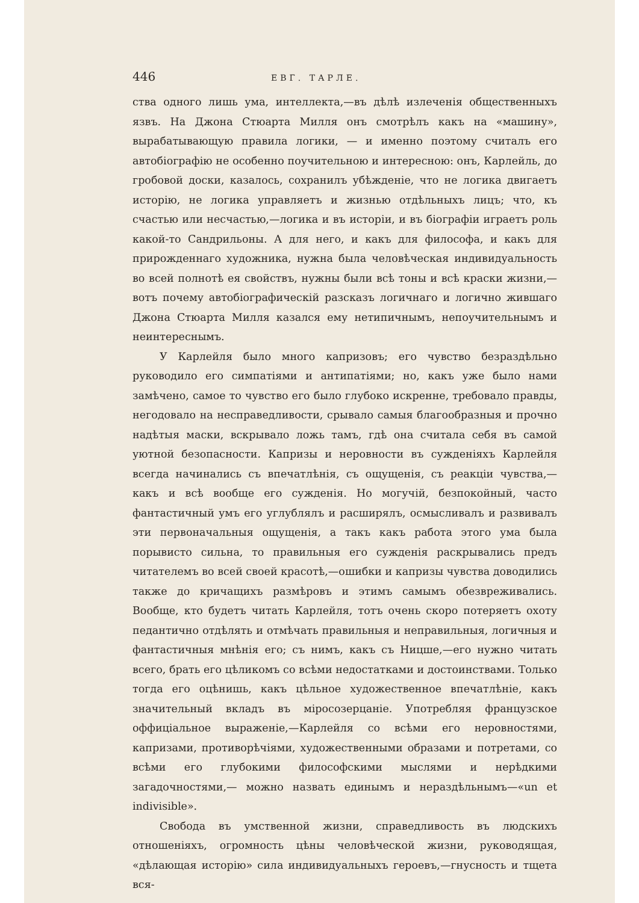446 ЕВГ. ТАРЛЕ.
ства одного лишь ума, интеллекта,—въ дѣлѣ излеченія общественныхъ язвъ. На Джона Стюарта Милля онъ смотрѣлъ какъ на «машину», вырабатывающую правила логики, — и именно поэтому считалъ его автобіографію не особенно поучительною и интересною: онъ, Карлейль, до гробовой доски, казалось, сохранилъ убѣжденіе, что не логика двигаетъ исторію, не логика управляетъ и жизнью отдѣльныхъ лицъ; что, къ счастью или несчастью,—логика и въ исторіи, и въ біографіи играетъ роль какой-то Сандрильоны. А для него, и какъ для философа, и какъ для прирожденнаго художника, нужна была человѣческая индивидуальность во всей полнотѣ ея свойствъ, нужны были всѣ тоны и всѣ краски жизни,—вотъ почему автобіографическій разсказъ логичнаго и логично жившаго Джона Стюарта Милля казался ему нетипичнымъ, непоучительнымъ и неинтереснымъ.
У Карлейля было много капризовъ; его чувство безраздѣльно руководило его симпатіями и антипатіями; но, какъ уже было нами замѣчено, самое то чувство его было глубоко искренне, требовало правды, негодовало на несправедливости, срывало самыя благообразныя и прочно надѣтыя маски, вскрывало ложь тамъ, гдѣ она считала себя въ самой уютной безопасности. Капризы и неровности въ сужденіяхъ Карлейля всегда начинались съ впечатлѣнія, съ ощущенія, съ реакціи чувства,— какъ и всѣ вообще его сужденія. Но могучій, безпокойный, часто фантастичный умъ его углублялъ и расширялъ, осмысливалъ и развивалъ эти первоначальныя ощущенія, а такъ какъ работа этого ума была порывисто сильна, то правильныя его сужденія раскрывались предъ читателемъ во всей своей красотѣ,—ошибки и капризы чувства доводились также до кричащихъ размѣровъ и этимъ самымъ обезвреживались. Вообще, кто будетъ читать Карлейля, тотъ очень скоро потеряетъ охоту педантично отдѣлять и отмѣчать правильныя и неправильныя, логичныя и фантастичныя мнѣнія его; съ нимъ, какъ съ Ницше,—его нужно читать всего, брать его цѣликомъ со всѣми недостатками и достоинствами. Только тогда его оцѣнишь, какъ цѣльное художественное впечатлѣніе, какъ значительный вкладъ въ міросозерцаніе. Употребляя французское оффиціальное выраженіе,—Карлейля со всѣми его неровностями, капризами, противорѣчіями, художественными образами и потретами, со всѣми его глубокими философскими мыслями и нерѣдкими загадочностями,— можно назвать единымъ и нераздѣльнымъ—«un et indivisible».
Свобода въ умственной жизни, справедливость въ людскихъ отношеніяхъ, огромность цѣны человѣческой жизни, руководящая, «дѣлающая исторію» сила индивидуальныхъ героевъ,—гнусность и тщета вся-